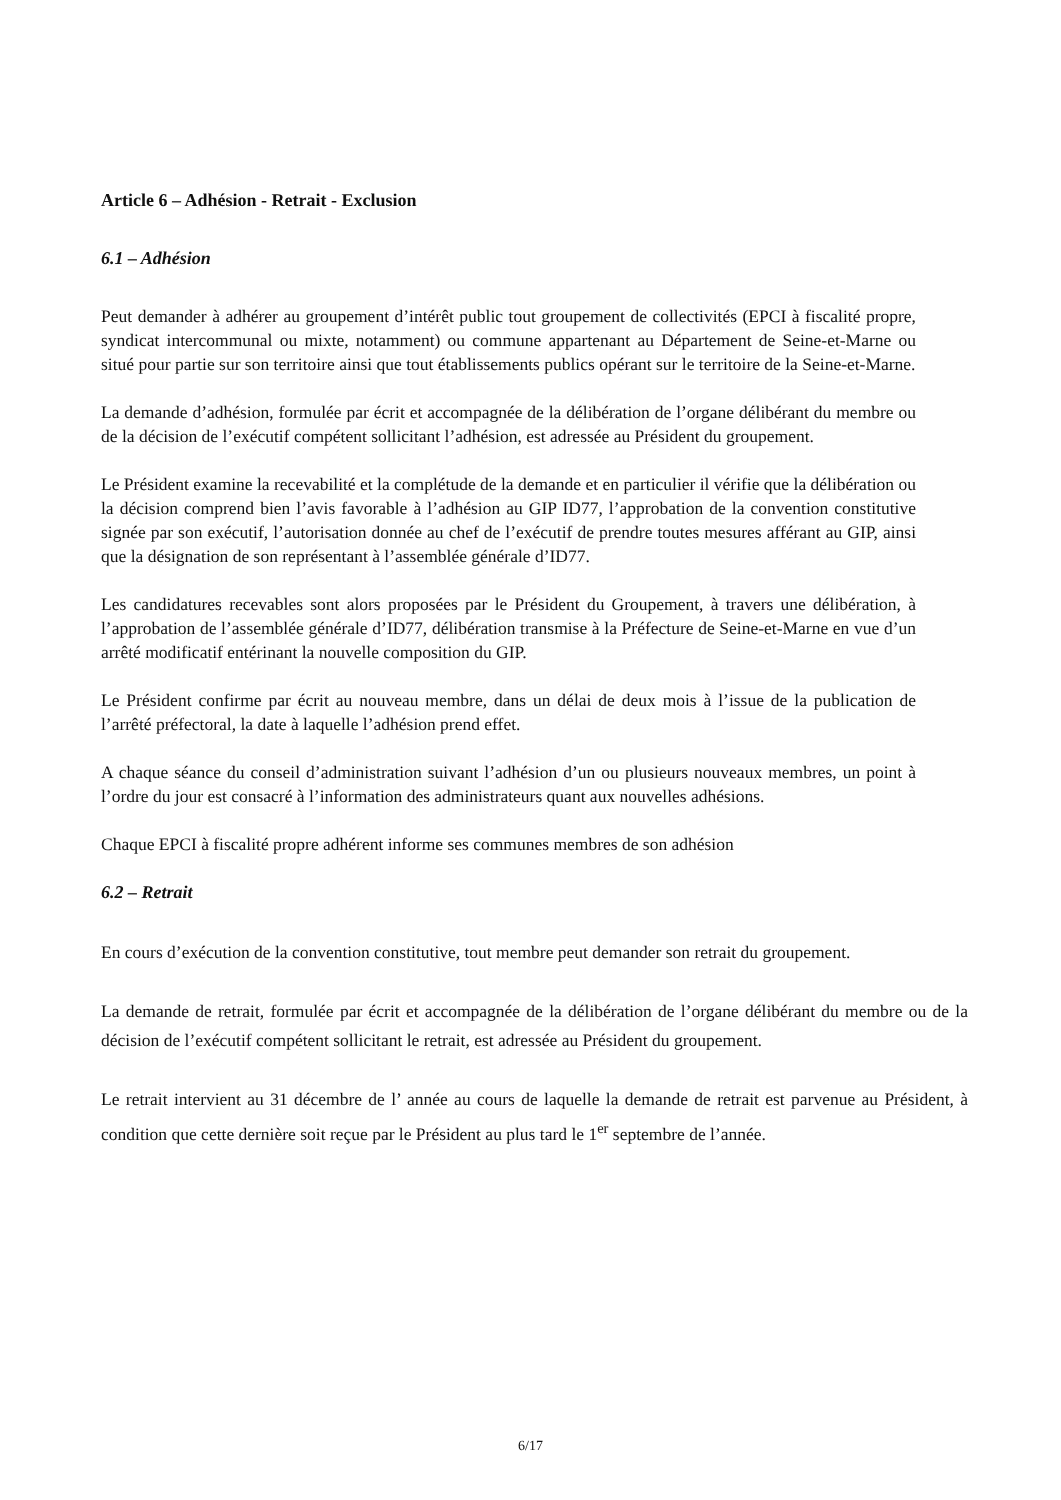Article 6 – Adhésion - Retrait - Exclusion
6.1 – Adhésion
Peut demander à adhérer au groupement d’intérêt public tout groupement de collectivités (EPCI à fiscalité propre, syndicat intercommunal ou mixte, notamment) ou commune appartenant au Département de Seine-et-Marne ou situé pour partie sur son territoire ainsi que tout établissements publics opérant sur le territoire de la Seine-et-Marne.
La demande d’adhésion, formulée par écrit et accompagnée de la délibération de l’organe délibérant du membre ou de la décision de l’exécutif compétent sollicitant l’adhésion, est adressée au Président du groupement.
Le Président examine la recevabilité et la complétude de la demande et en particulier il vérifie que la délibération ou la décision comprend bien l’avis favorable à l’adhésion au GIP ID77, l’approbation de la convention constitutive signée par son exécutif, l’autorisation donnée au chef de l’exécutif de prendre toutes mesures afférant au GIP, ainsi que la désignation de son représentant à l’assemblée générale d’ID77.
Les candidatures recevables sont alors proposées par le Président du Groupement, à travers une délibération, à l’approbation de l’assemblée générale d’ID77, délibération transmise à la Préfecture de Seine-et-Marne en vue d’un arrêté modificatif entérinant la nouvelle composition du GIP.
Le Président confirme par écrit au nouveau membre, dans un délai de deux mois à l’issue de la publication de l’arrêté préfectoral, la date à laquelle l’adhésion prend effet.
A chaque séance du conseil d’administration suivant l’adhésion d’un ou plusieurs nouveaux membres, un point à l’ordre du jour est consacré à l’information des administrateurs quant aux nouvelles adhésions.
Chaque EPCI à fiscalité propre adhérent informe ses communes membres de son adhésion
6.2 – Retrait
En cours d’exécution de la convention constitutive, tout membre peut demander son retrait du groupement.
La demande de retrait, formulée par écrit et accompagnée de la délibération de l’organe délibérant du membre ou de la décision de l’exécutif compétent sollicitant le retrait, est adressée au Président du groupement.
Le retrait intervient au 31 décembre de l’ année au cours de laquelle la demande de retrait est parvenue au Président, à condition que cette dernière soit reçue par le Président au plus tard le 1<sup>er</sup> septembre de l’année.
6/17